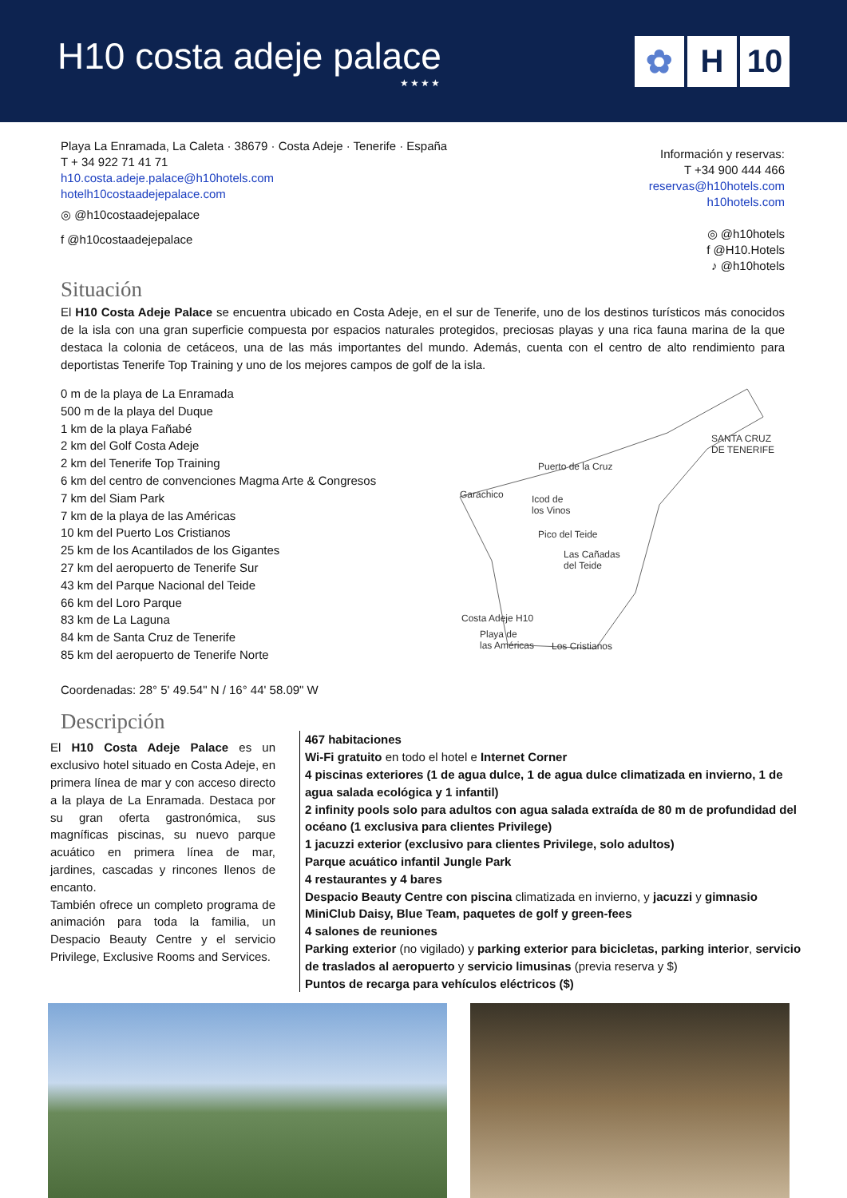H10 costa adeje palace
★★★★
✿ H 10
Playa La Enramada, La Caleta · 38679 · Costa Adeje · Tenerife · España
T + 34 922 71 41 71
h10.costa.adeje.palace@h10hotels.com
hotelh10costaadejepalace.com
◎ @h10costaadejepalace
f @h10costaadejepalace
Información y reservas:
T +34 900 444 466
reservas@h10hotels.com
h10hotels.com
◎ @h10hotels
f @H10.Hotels
♪ @h10hotels
Situación
El H10 Costa Adeje Palace se encuentra ubicado en Costa Adeje, en el sur de Tenerife, uno de los destinos turísticos más conocidos de la isla con una gran superficie compuesta por espacios naturales protegidos, preciosas playas y una rica fauna marina de la que destaca la colonia de cetáceos, una de las más importantes del mundo. Además, cuenta con el centro de alto rendimiento para deportistas Tenerife Top Training y uno de los mejores campos de golf de la isla.
0 m de la playa de La Enramada
500 m de la playa del Duque
1 km de la playa Fañabé
2 km del Golf Costa Adeje
2 km del Tenerife Top Training
6 km del centro de convenciones Magma Arte & Congresos
7 km del Siam Park
7 km de la playa de las Américas
10 km del Puerto Los Cristianos
25 km de los Acantilados de los Gigantes
27 km del aeropuerto de Tenerife Sur
43 km del Parque Nacional del Teide
66 km del Loro Parque
83 km de La Laguna
84 km de Santa Cruz de Tenerife
85 km del aeropuerto de Tenerife Norte
Coordenadas: 28° 5' 49.54" N / 16° 44' 58.09" W
SANTA CRUZ
DE TENERIFE
Puerto de la Cruz
Garachico
Icod de
los Vinos
Pico del Teide
Las Cañadas
del Teide
Costa Adeje H10
Playa de
las Américas
Los Cristianos
Descripción
El H10 Costa Adeje Palace es un exclusivo hotel situado en Costa Adeje, en primera línea de mar y con acceso directo a la playa de La Enramada. Destaca por su gran oferta gastronómica, sus magníficas piscinas, su nuevo parque acuático en primera línea de mar, jardines, cascadas y rincones llenos de encanto.
También ofrece un completo programa de animación para toda la familia, un Despacio Beauty Centre y el servicio Privilege, Exclusive Rooms and Services.
467 habitaciones
Wi-Fi gratuito en todo el hotel e Internet Corner
4 piscinas exteriores (1 de agua dulce, 1 de agua dulce climatizada en invierno, 1 de agua salada ecológica y 1 infantil)
2 infinity pools solo para adultos con agua salada extraída de 80 m de profundidad del océano (1 exclusiva para clientes Privilege)
1 jacuzzi exterior (exclusivo para clientes Privilege, solo adultos)
Parque acuático infantil Jungle Park
4 restaurantes y 4 bares
Despacio Beauty Centre con piscina climatizada en invierno, y jacuzzi y gimnasio
MiniClub Daisy, Blue Team, paquetes de golf y green-fees
4 salones de reuniones
Parking exterior (no vigilado) y parking exterior para bicicletas, parking interior, servicio de traslados al aeropuerto y servicio limusinas (previa reserva y $)
Puntos de recarga para vehículos eléctricos ($)